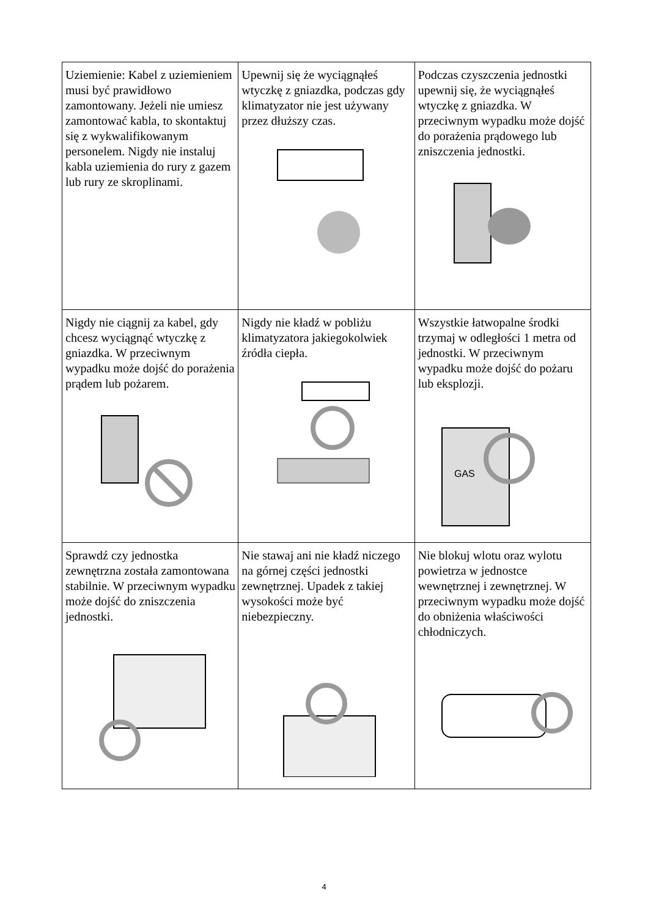| Uziemienie: Kabel z uziemieniem musi być prawidłowo zamontowany. Jeżeli nie umiesz zamontować kabla, to skontaktuj się z wykwalifikowanym personelem. Nigdy nie instaluj kabla uziemienia do rury z gazem lub rury ze skroplinami. | Upewnij się że wyciągnąłeś wtyczkę z gniazdka, podczas gdy klimatyzator nie jest używany przez dłuższy czas. | Podczas czyszczenia jednostki upewnij się, że wyciągnąłeś wtyczkę z gniazdka. W przeciwnym wypadku może dojść do porażenia prądowego lub zniszczenia jednostki. |
| Nigdy nie ciągnij za kabel, gdy chcesz wyciągnąć wtyczkę z gniazdka. W przeciwnym wypadku może dojść do porażenia prądem lub pożarem. | Nigdy nie kładź w pobliżu klimatyzatora jakiegokolwiek źródła ciepła. | Wszystkie łatwopalne środki trzymaj w odległości 1 metra od jednostki. W przeciwnym wypadku może dojść do pożaru lub eksplozji. GAS |
| Sprawdź czy jednostka zewnętrzna została zamontowana stabilnie. W przeciwnym wypadku może dojść do zniszczenia jednostki. | Nie stawaj ani nie kładź niczego na górnej części jednostki zewnętrznej. Upadek z takiej wysokości może być niebezpieczny. | Nie blokuj wlotu oraz wylotu powietrza w jednostce wewnętrznej i zewnętrznej. W przeciwnym wypadku może dojść do obniżenia właściwości chłodniczych. |
4